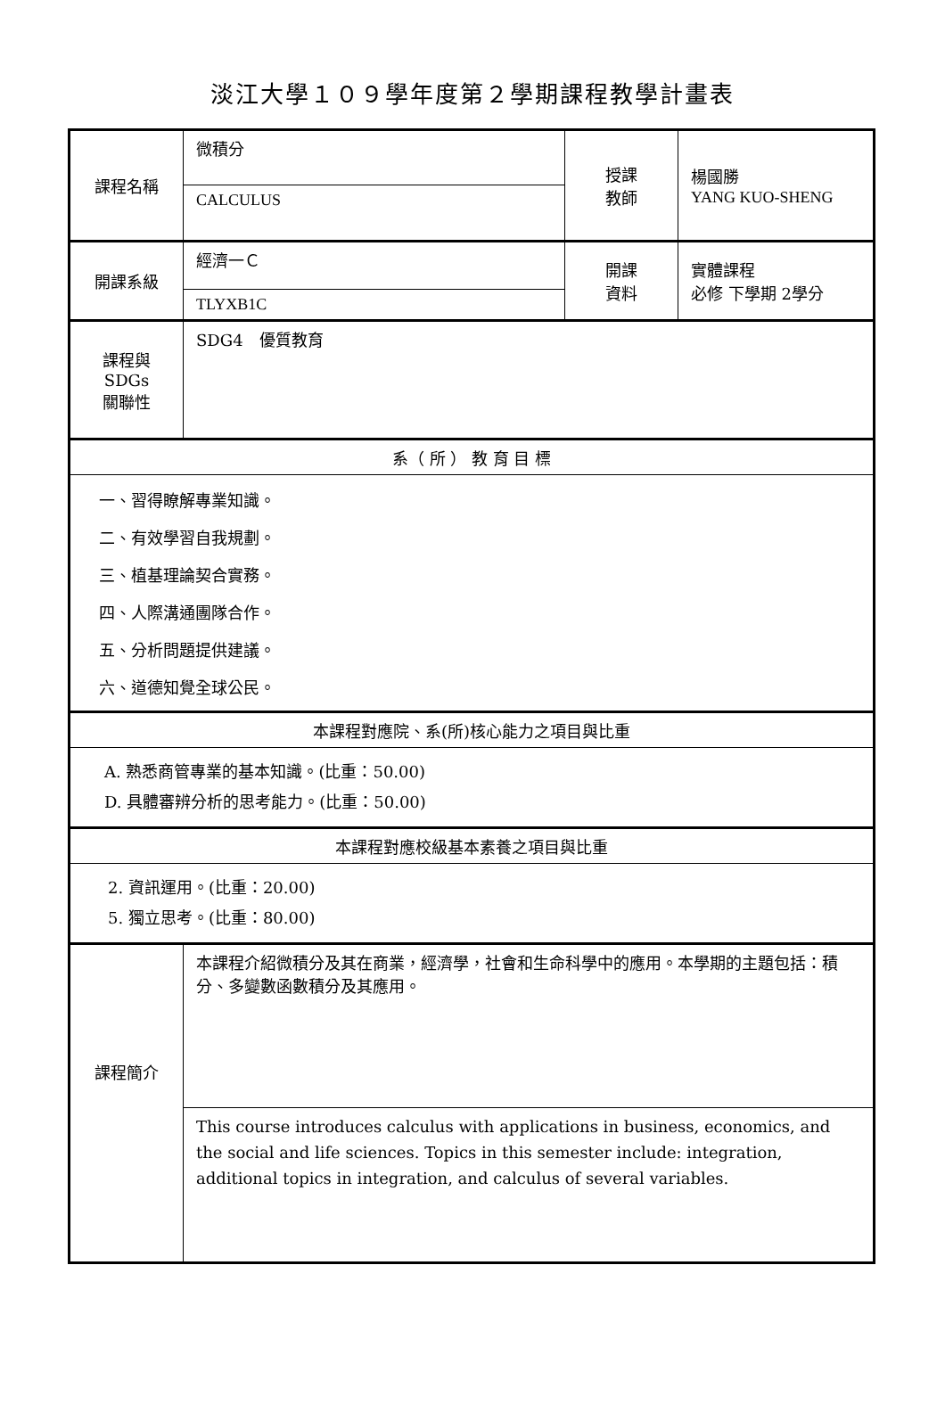淡江大學１０９學年度第２學期課程教學計畫表
| 課程名稱 | 微積分 | 授課 教師 | 楊國勝 YANG KUO-SHENG |
| | CALCULUS | | |
| 開課系級 | 經濟一Ｃ | 開課 資料 | 實體課程 必修 下學期 2學分 |
| | TLYXB1C | | |
| 課程與SDGs 關聯性 | SDG4 優質教育 | | |
| 系（ 所 ） 教 育 目 標 | | | |
| 一、習得瞭解專業知識。 二、有效學習自我規劃。 三、植基理論契合實務。 四、人際溝通團隊合作。 五、分析問題提供建議。 六、道德知覺全球公民。 | | | |
| 本課程對應院、系(所)核心能力之項目與比重 | | | |
| A. 熟悉商管專業的基本知識。(比重：50.00) D. 具體審辨分析的思考能力。(比重：50.00) | | | |
| 本課程對應校級基本素養之項目與比重 | | | |
| 2. 資訊運用。(比重：20.00) 5. 獨立思考。(比重：80.00) | | | |
| 課程簡介 | 本課程介紹微積分及其在商業，經濟學，社會和生命科學中的應用。本學期的主題包括：積分、多變數函數積分及其應用。 | | |
| | This course introduces calculus with applications in business, economics, and the social and life sciences. Topics in this semester include: integration, additional topics in integration, and calculus of several variables. | | |